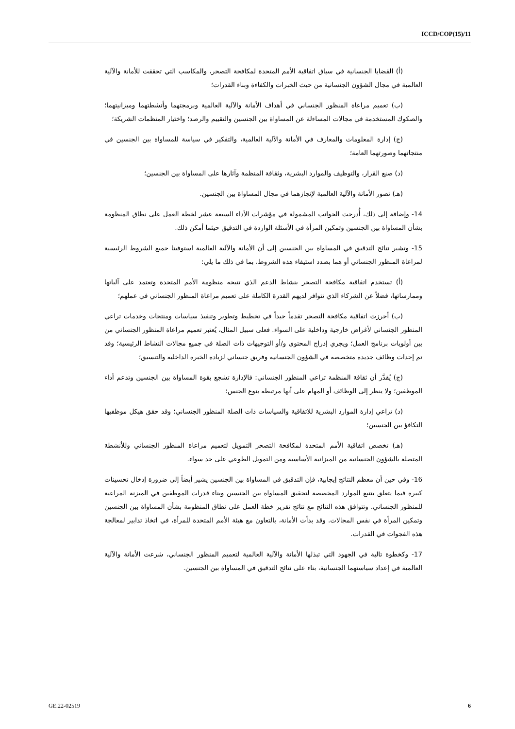ICCD/COP(15)/11
(أ) القضايا الجنسانية في سياق اتفاقية الأمم المتحدة لمكافحة التصحر، والمكاسب التي تحققت للأمانة والآلية العالمية في مجال الشؤون الجنسانية من حيث الخبرات والكفاءة وبناء القدرات؛
(ب) تعميم مراعاة المنظور الجنساني في أهداف الأمانة والآلية العالمية وبرمجتهما وأنشطتهما وميزانيتهما؛ والصكوك المستخدمة في مجالات المساءلة عن المساواة بين الجنسين والتقييم والرصد؛ واختيار المنظمات الشريكة؛
(ج) إدارة المعلومات والمعارف في الأمانة والآلية العالمية، والتفكير في سياسة للمساواة بين الجنسين في منتجاتهما وصورتهما العامة؛
(د) صنع القرار، والتوظيف والموارد البشرية، وثقافة المنظمة وآثارها على المساواة بين الجنسين؛
(هـ) تصور الأمانة والآلية العالمية لإنجازهما في مجال المساواة بين الجنسين.
14- وإضافة إلى ذلك، أُدرجت الجوانب المشمولة في مؤشرات الأداء السبعة عشر لخطة العمل على نطاق المنظومة بشأن المساواة بين الجنسين وتمكين المرأة في الأسئلة الواردة في التدقيق حيثما أمكن ذلك.
15- وتشير نتائج التدقيق في المساواة بين الجنسين إلى أن الأمانة والآلية العالمية استوفيتا جميع الشروط الرئيسية لمراعاة المنظور الجنساني أو هما بصدد استيفاء هذه الشروط، بما في ذلك ما يلي:
(أ) تستخدم اتفاقية مكافحة التصحر بنشاط الدعم الذي تتيحه منظومة الأمم المتحدة وتعتمد على آلياتها وممارساتها، فضلاً عن الشركاء الذي تتوافر لديهم القدرة الكاملة على تعميم مراعاة المنظور الجنساني في عملهم؛
(ب) أحرزت اتفاقية مكافحة التصحر تقدماً جيداً في تخطيط وتطوير وتنفيذ سياسات ومنتجات وخدمات تراعي المنظور الجنساني لأغراض خارجية وداخلية على السواء. فعلى سبيل المثال، يُعتبر تعميم مراعاة المنظور الجنساني من بين أولويات برنامج العمل؛ ويجري إدراج المحتوى و/أو التوجيهات ذات الصلة في جميع مجالات النشاط الرئيسية؛ وقد تم إحداث وظائف جديدة متخصصة في الشؤون الجنسانية وفريق جنساني لزيادة الخبرة الداخلية والتنسيق؛
(ج) يُقدَّر أن ثقافة المنظمة تراعي المنظور الجنساني: فالإدارة تشجع بقوة المساواة بين الجنسين وتدعم أداء الموظفين؛ ولا ينظر إلى الوظائف أو المهام على أنها مرتبطة بنوع الجنس؛
(د) تراعي إدارة الموارد البشرية للاتفاقية والسياسات ذات الصلة المنظور الجنساني؛ وقد حقق هيكل موظفيها التكافؤ بين الجنسين؛
(هـ) تخصص اتفاقية الأمم المتحدة لمكافحة التصحر التمويل لتعميم مراعاة المنظور الجنساني وللأنشطة المتصلة بالشؤون الجنسانية من الميزانية الأساسية ومن التمويل الطوعي على حد سواء.
16- وفي حين أن معظم النتائج إيجابية، فإن التدقيق في المساواة بين الجنسين يشير أيضاً إلى ضرورة إدخال تحسينات كبيرة فيما يتعلق بتتبع الموارد المخصصة لتحقيق المساواة بين الجنسين وبناء قدرات الموظفين في الميزنة المراعية للمنظور الجنساني. وتتوافق هذه النتائج مع نتائج تقرير خطة العمل على نطاق المنظومة بشأن المساواة بين الجنسين وتمكين المرأة في نفس المجالات. وقد بدأت الأمانة، بالتعاون مع هيئة الأمم المتحدة للمرأة، في اتخاذ تدابير لمعالجة هذه الفجوات في القدرات.
17- وكخطوة تالية في الجهود التي تبذلها الأمانة والآلية العالمية لتعميم المنظور الجنساني، شرعت الأمانة والآلية العالمية في إعداد سياستهما الجنسانية، بناء على نتائج التدقيق في المساواة بين الجنسين.
GE.22-02519 6